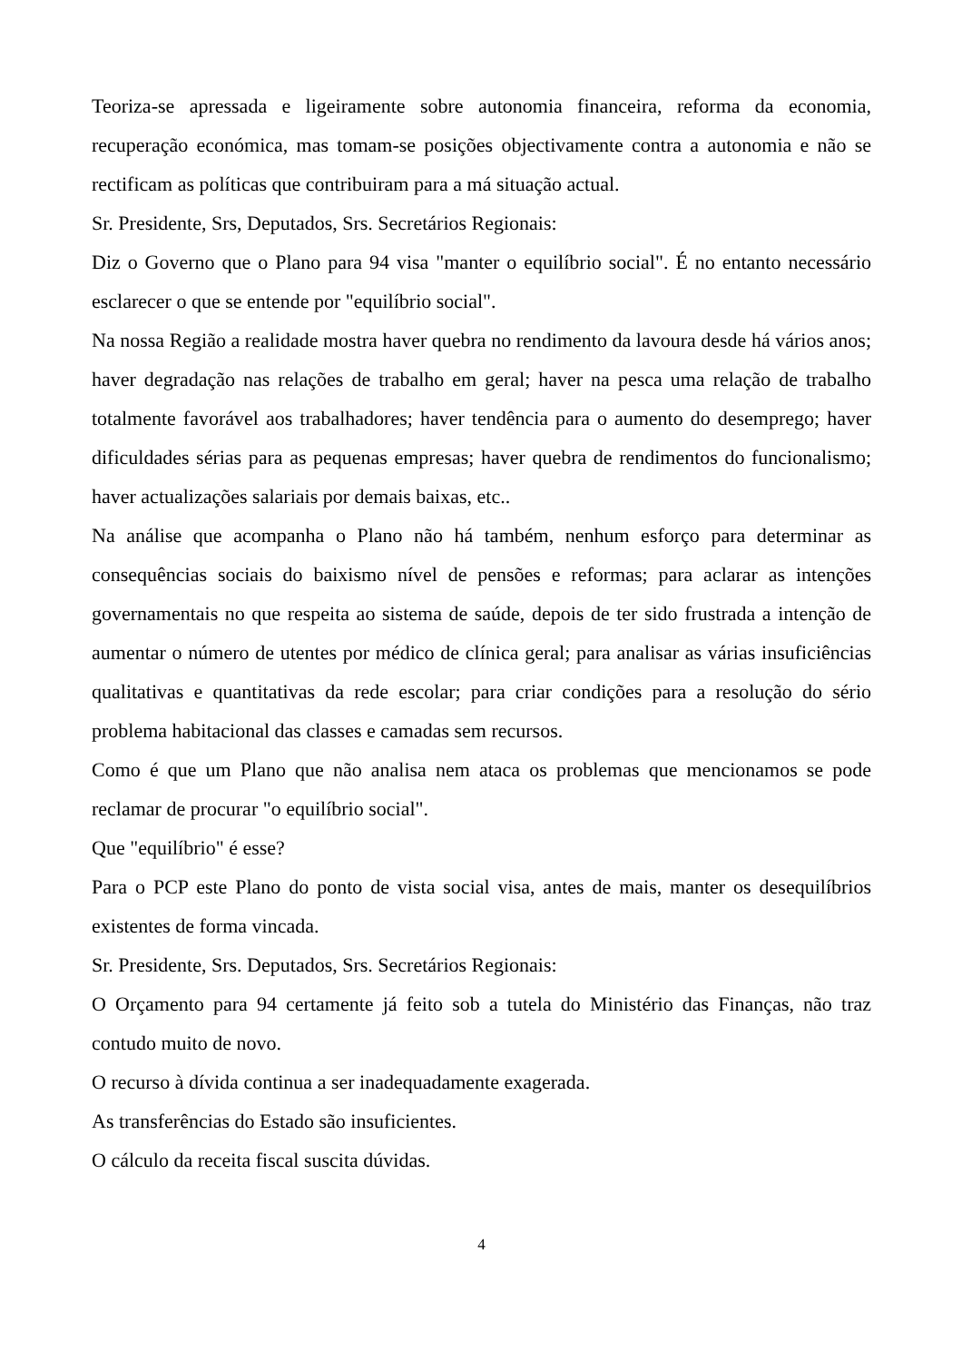Teoriza-se apressada e ligeiramente sobre autonomia financeira, reforma da economia, recuperação económica, mas tomam-se posições objectivamente contra a autonomia e não se rectificam as políticas que contribuiram para a má situação actual.
Sr. Presidente, Srs, Deputados, Srs. Secretários Regionais:
Diz o Governo que o Plano para 94 visa "manter o equilíbrio social". É no entanto necessário esclarecer o que se entende por "equilíbrio social".
Na nossa Região a realidade mostra haver quebra no rendimento da lavoura desde há vários anos; haver degradação nas relações de trabalho em geral; haver na pesca uma relação de trabalho totalmente favorável aos trabalhadores; haver tendência para o aumento do desemprego; haver dificuldades sérias para as pequenas empresas; haver quebra de rendimentos do funcionalismo; haver actualizações salariais por demais baixas, etc..
Na análise que acompanha o Plano não há também, nenhum esforço para determinar as consequências sociais do baixismo nível de pensões e reformas; para aclarar as intenções governamentais no que respeita ao sistema de saúde, depois de ter sido frustrada a intenção de aumentar o número de utentes por médico de clínica geral; para analisar as várias insuficiências qualitativas e quantitativas da rede escolar; para criar condições para a resolução do sério problema habitacional das classes e camadas sem recursos.
Como é que um Plano que não analisa nem ataca os problemas que mencionamos se pode reclamar de procurar "o equilíbrio social".
Que "equilíbrio" é esse?
Para o PCP este Plano do ponto de vista social visa, antes de mais, manter os desequilíbrios existentes de forma vincada.
Sr. Presidente, Srs. Deputados, Srs. Secretários Regionais:
O Orçamento para 94 certamente já feito sob a tutela do Ministério das Finanças, não traz contudo muito de novo.
O recurso à dívida continua a ser inadequadamente exagerada.
As transferências do Estado são insuficientes.
O cálculo da receita fiscal suscita dúvidas.
4